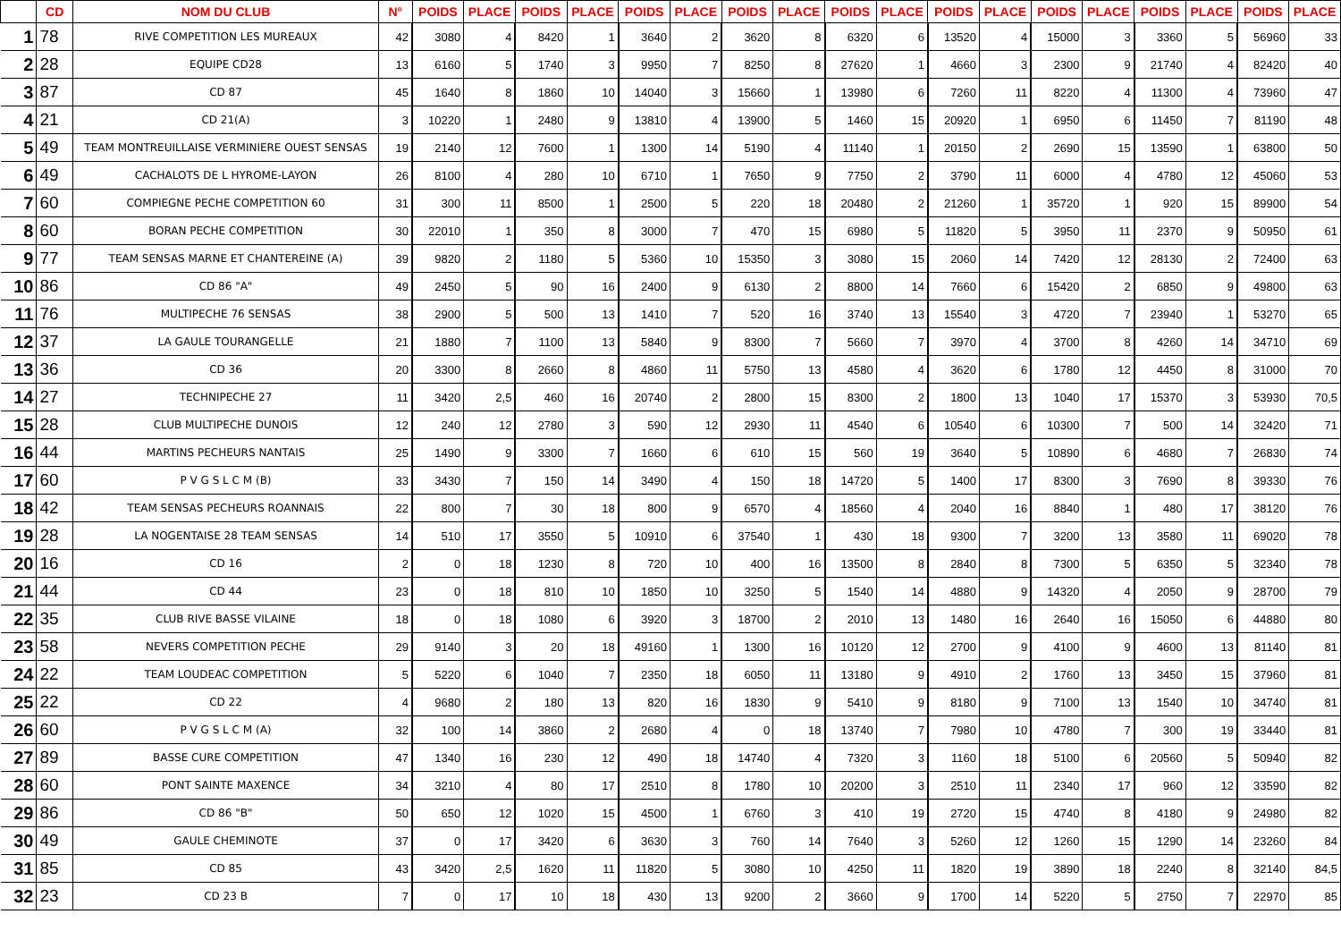| | CD | NOM DU CLUB | N° | POIDS | PLACE | POIDS | PLACE | POIDS | PLACE | POIDS | PLACE | POIDS | PLACE | POIDS | PLACE | POIDS | PLACE | POIDS | PLACE | POIDS | PLACE |
| --- | --- | --- | --- | --- | --- | --- | --- | --- | --- | --- | --- | --- | --- | --- | --- | --- | --- | --- | --- | --- | --- |
| 1 | 78 | RIVE COMPETITION LES MUREAUX | 42 | 3080 | 4 | 8420 | 1 | 3640 | 2 | 3620 | 8 | 6320 | 6 | 13520 | 4 | 15000 | 3 | 3360 | 5 | 56960 | 33 |
| 2 | 28 | EQUIPE CD28 | 13 | 6160 | 5 | 1740 | 3 | 9950 | 7 | 8250 | 8 | 27620 | 1 | 4660 | 3 | 2300 | 9 | 21740 | 4 | 82420 | 40 |
| 3 | 87 | CD 87 | 45 | 1640 | 8 | 1860 | 10 | 14040 | 3 | 15660 | 1 | 13980 | 6 | 7260 | 11 | 8220 | 4 | 11300 | 4 | 73960 | 47 |
| 4 | 21 | CD 21(A) | 3 | 10220 | 1 | 2480 | 9 | 13810 | 4 | 13900 | 5 | 1460 | 15 | 20920 | 1 | 6950 | 6 | 11450 | 7 | 81190 | 48 |
| 5 | 49 | TEAM MONTREUILLAISE VERMINIERE OUEST SENSAS | 19 | 2140 | 12 | 7600 | 1 | 1300 | 14 | 5190 | 4 | 11140 | 1 | 20150 | 2 | 2690 | 15 | 13590 | 1 | 63800 | 50 |
| 6 | 49 | CACHALOTS DE L HYROME-LAYON | 26 | 8100 | 4 | 280 | 10 | 6710 | 1 | 7650 | 9 | 7750 | 2 | 3790 | 11 | 6000 | 4 | 4780 | 12 | 45060 | 53 |
| 7 | 60 | COMPIEGNE PECHE COMPETITION 60 | 31 | 300 | 11 | 8500 | 1 | 2500 | 5 | 220 | 18 | 20480 | 2 | 21260 | 1 | 35720 | 1 | 920 | 15 | 89900 | 54 |
| 8 | 60 | BORAN PECHE COMPETITION | 30 | 22010 | 1 | 350 | 8 | 3000 | 7 | 470 | 15 | 6980 | 5 | 11820 | 5 | 3950 | 11 | 2370 | 9 | 50950 | 61 |
| 9 | 77 | TEAM SENSAS MARNE ET CHANTEREINE (A) | 39 | 9820 | 2 | 1180 | 5 | 5360 | 10 | 15350 | 3 | 3080 | 15 | 2060 | 14 | 7420 | 12 | 28130 | 2 | 72400 | 63 |
| 10 | 86 | CD 86 "A" | 49 | 2450 | 5 | 90 | 16 | 2400 | 9 | 6130 | 2 | 8800 | 14 | 7660 | 6 | 15420 | 2 | 6850 | 9 | 49800 | 63 |
| 11 | 76 | MULTIPECHE 76 SENSAS | 38 | 2900 | 5 | 500 | 13 | 1410 | 7 | 520 | 16 | 3740 | 13 | 15540 | 3 | 4720 | 7 | 23940 | 1 | 53270 | 65 |
| 12 | 37 | LA GAULE TOURANGELLE | 21 | 1880 | 7 | 1100 | 13 | 5840 | 9 | 8300 | 7 | 5660 | 7 | 3970 | 4 | 3700 | 8 | 4260 | 14 | 34710 | 69 |
| 13 | 36 | CD 36 | 20 | 3300 | 8 | 2660 | 8 | 4860 | 11 | 5750 | 13 | 4580 | 4 | 3620 | 6 | 1780 | 12 | 4450 | 8 | 31000 | 70 |
| 14 | 27 | TECHNIPECHE 27 | 11 | 3420 | 2,5 | 460 | 16 | 20740 | 2 | 2800 | 15 | 8300 | 2 | 1800 | 13 | 1040 | 17 | 15370 | 3 | 53930 | 70,5 |
| 15 | 28 | CLUB MULTIPECHE DUNOIS | 12 | 240 | 12 | 2780 | 3 | 590 | 12 | 2930 | 11 | 4540 | 6 | 10540 | 6 | 10300 | 7 | 500 | 14 | 32420 | 71 |
| 16 | 44 | MARTINS PECHEURS NANTAIS | 25 | 1490 | 9 | 3300 | 7 | 1660 | 6 | 610 | 15 | 560 | 19 | 3640 | 5 | 10890 | 6 | 4680 | 7 | 26830 | 74 |
| 17 | 60 | P V G S L C M (B) | 33 | 3430 | 7 | 150 | 14 | 3490 | 4 | 150 | 18 | 14720 | 5 | 1400 | 17 | 8300 | 3 | 7690 | 8 | 39330 | 76 |
| 18 | 42 | TEAM SENSAS PECHEURS ROANNAIS | 22 | 800 | 7 | 30 | 18 | 800 | 9 | 6570 | 4 | 18560 | 4 | 2040 | 16 | 8840 | 1 | 480 | 17 | 38120 | 76 |
| 19 | 28 | LA NOGENTAISE 28 TEAM SENSAS | 14 | 510 | 17 | 3550 | 5 | 10910 | 6 | 37540 | 1 | 430 | 18 | 9300 | 7 | 3200 | 13 | 3580 | 11 | 69020 | 78 |
| 20 | 16 | CD 16 | 2 | 0 | 18 | 1230 | 8 | 720 | 10 | 400 | 16 | 13500 | 8 | 2840 | 8 | 7300 | 5 | 6350 | 5 | 32340 | 78 |
| 21 | 44 | CD 44 | 23 | 0 | 18 | 810 | 10 | 1850 | 10 | 3250 | 5 | 1540 | 14 | 4880 | 9 | 14320 | 4 | 2050 | 9 | 28700 | 79 |
| 22 | 35 | CLUB RIVE BASSE VILAINE | 18 | 0 | 18 | 1080 | 6 | 3920 | 3 | 18700 | 2 | 2010 | 13 | 1480 | 16 | 2640 | 16 | 15050 | 6 | 44880 | 80 |
| 23 | 58 | NEVERS COMPETITION PECHE | 29 | 9140 | 3 | 20 | 18 | 49160 | 1 | 1300 | 16 | 10120 | 12 | 2700 | 9 | 4100 | 9 | 4600 | 13 | 81140 | 81 |
| 24 | 22 | TEAM LOUDEAC COMPETITION | 5 | 5220 | 6 | 1040 | 7 | 2350 | 18 | 6050 | 11 | 13180 | 9 | 4910 | 2 | 1760 | 13 | 3450 | 15 | 37960 | 81 |
| 25 | 22 | CD 22 | 4 | 9680 | 2 | 180 | 13 | 820 | 16 | 1830 | 9 | 5410 | 9 | 8180 | 9 | 7100 | 13 | 1540 | 10 | 34740 | 81 |
| 26 | 60 | P V G S L C M (A) | 32 | 100 | 14 | 3860 | 2 | 2680 | 4 | 0 | 18 | 13740 | 7 | 7980 | 10 | 4780 | 7 | 300 | 19 | 33440 | 81 |
| 27 | 89 | BASSE CURE COMPETITION | 47 | 1340 | 16 | 230 | 12 | 490 | 18 | 14740 | 4 | 7320 | 3 | 1160 | 18 | 5100 | 6 | 20560 | 5 | 50940 | 82 |
| 28 | 60 | PONT SAINTE MAXENCE | 34 | 3210 | 4 | 80 | 17 | 2510 | 8 | 1780 | 10 | 20200 | 3 | 2510 | 11 | 2340 | 17 | 960 | 12 | 33590 | 82 |
| 29 | 86 | CD 86 "B" | 50 | 650 | 12 | 1020 | 15 | 4500 | 1 | 6760 | 3 | 410 | 19 | 2720 | 15 | 4740 | 8 | 4180 | 9 | 24980 | 82 |
| 30 | 49 | GAULE CHEMINOTE | 37 | 0 | 17 | 3420 | 6 | 3630 | 3 | 760 | 14 | 7640 | 3 | 5260 | 12 | 1260 | 15 | 1290 | 14 | 23260 | 84 |
| 31 | 85 | CD 85 | 43 | 3420 | 2,5 | 1620 | 11 | 11820 | 5 | 3080 | 10 | 4250 | 11 | 1820 | 19 | 3890 | 18 | 2240 | 8 | 32140 | 84,5 |
| 32 | 23 | CD 23 B | 7 | 0 | 17 | 10 | 18 | 430 | 13 | 9200 | 2 | 3660 | 9 | 1700 | 14 | 5220 | 5 | 2750 | 7 | 22970 | 85 |